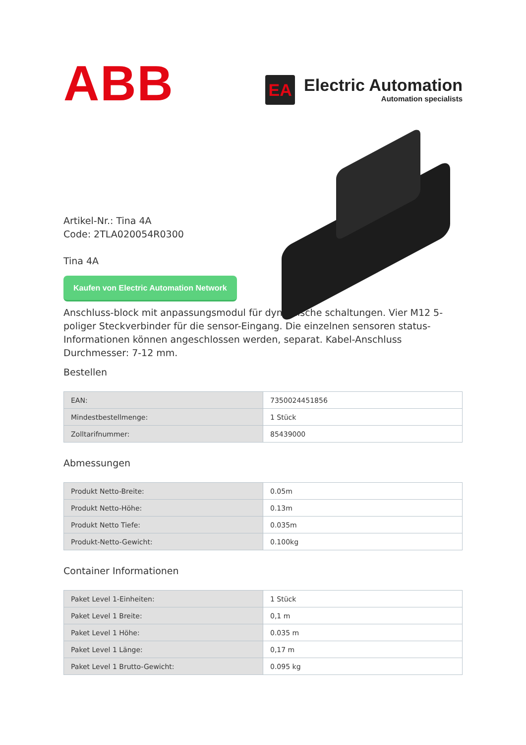ABB
EA
Electric Automation
Automation specialists
Artikel-Nr.: Tina 4A
Code: 2TLA020054R0300
Tina 4A
Kaufen von Electric Automation Network
Anschluss-block mit anpassungsmodul für dynamische schaltungen. Vier M12 5-poliger Steckverbinder für die sensor-Eingang. Die einzelnen sensoren status-Informationen können angeschlossen werden, separat. Kabel-Anschluss Durchmesser: 7-12 mm.
Bestellen
| EAN: | 7350024451856 |
| Mindestbestellmenge: | 1 Stück |
| Zolltarifnummer: | 85439000 |
Abmessungen
| Produkt Netto-Breite: | 0.05m |
| Produkt Netto-Höhe: | 0.13m |
| Produkt Netto Tiefe: | 0.035m |
| Produkt-Netto-Gewicht: | 0.100kg |
Container Informationen
| Paket Level 1-Einheiten: | 1 Stück |
| Paket Level 1 Breite: | 0,1 m |
| Paket Level 1 Höhe: | 0.035 m |
| Paket Level 1 Länge: | 0,17 m |
| Paket Level 1 Brutto-Gewicht: | 0.095 kg |